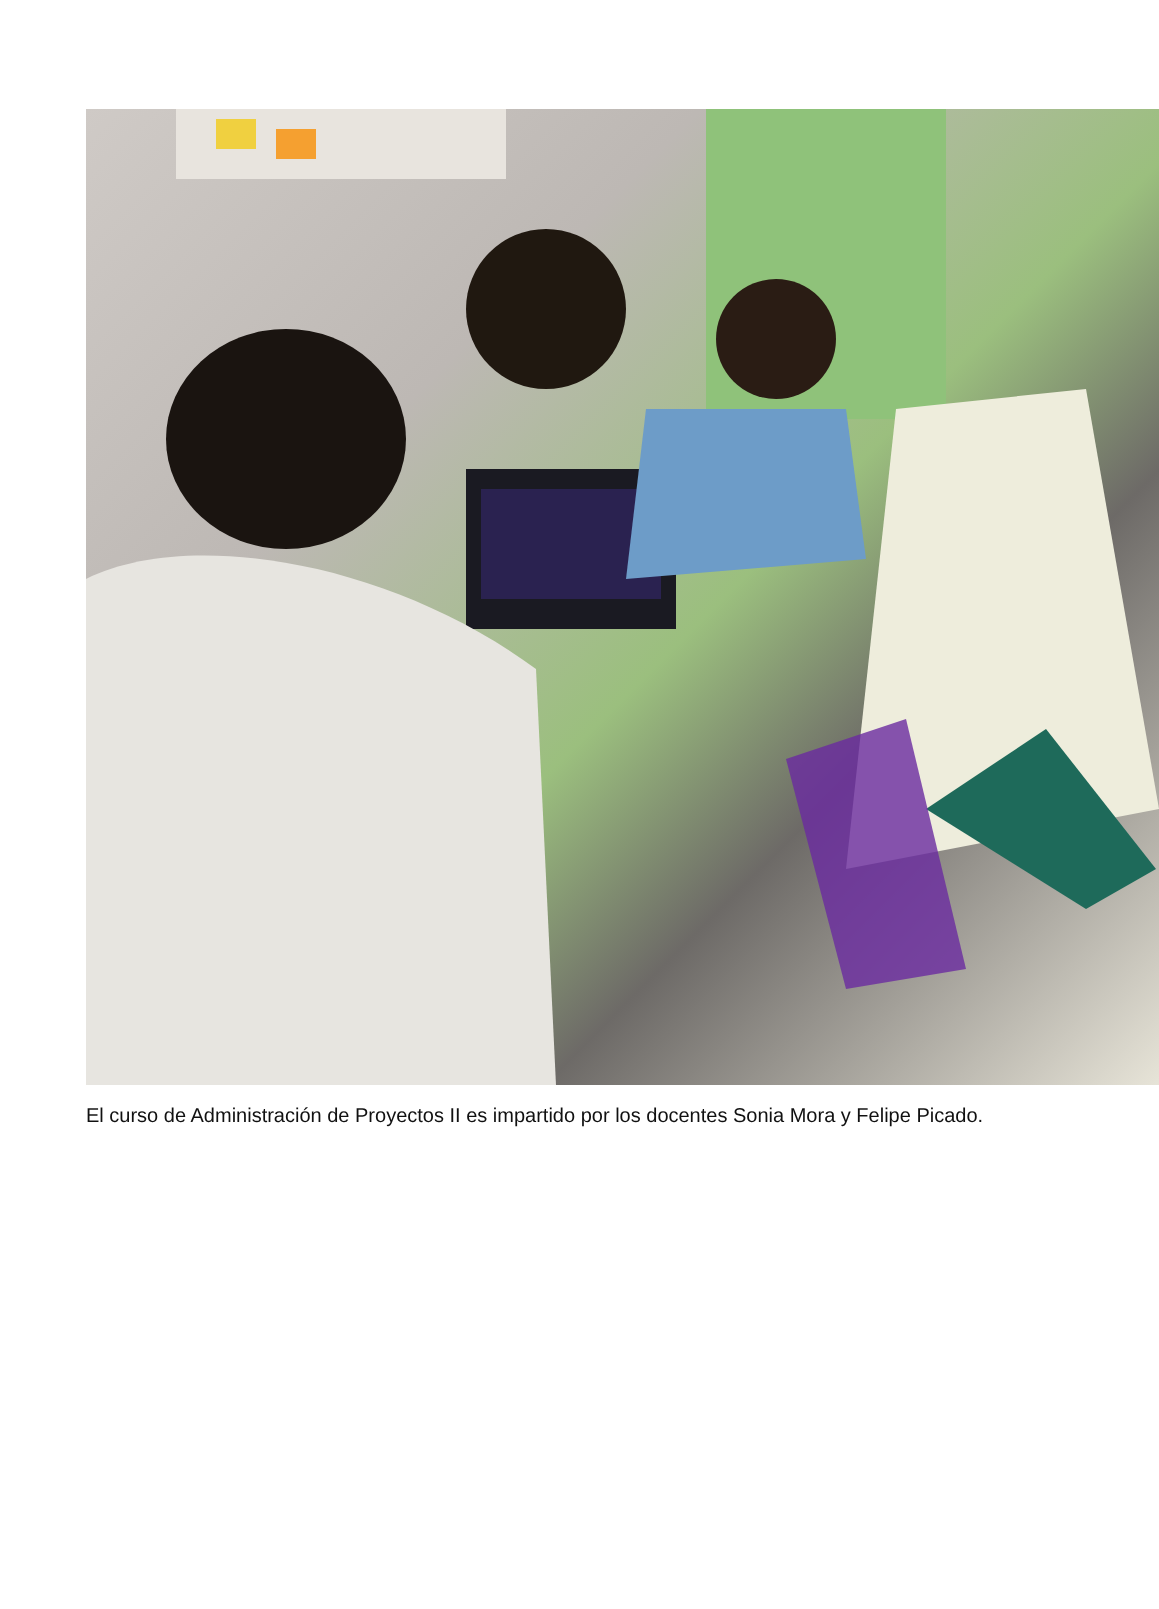El curso de Administración de Proyectos II es impartido por los docentes Sonia Mora y Felipe Picado.